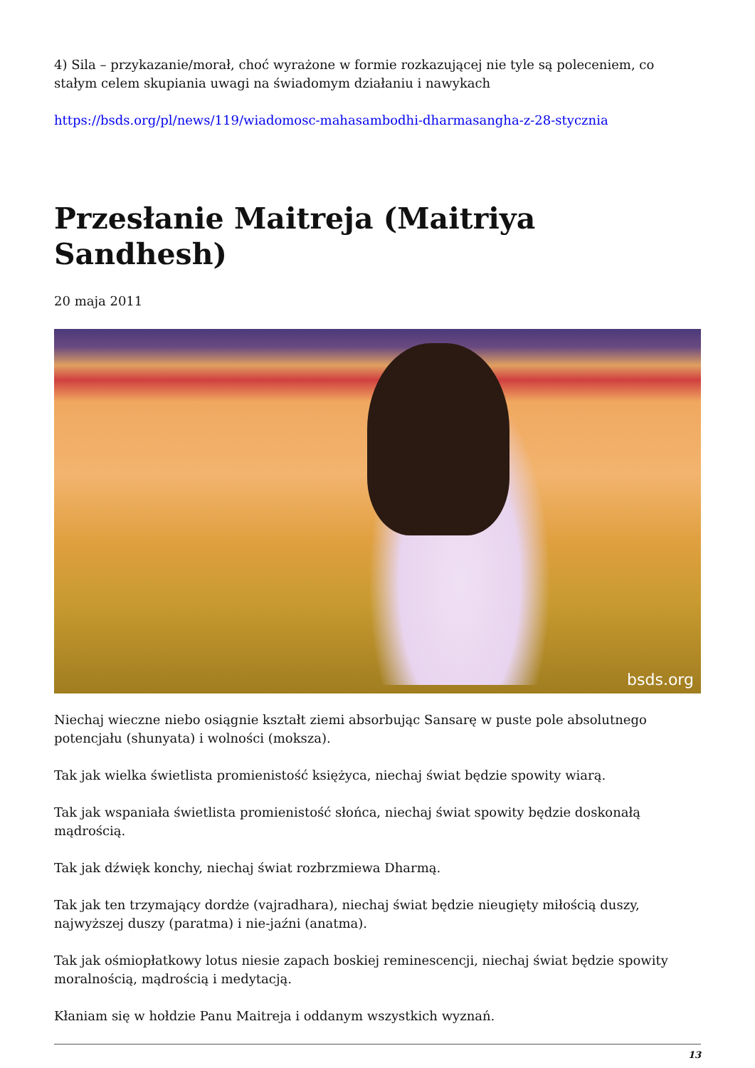4) Sila – przykazanie/morał, choć wyrażone w formie rozkazującej nie tyle są poleceniem, co stałym celem skupiania uwagi na świadomym działaniu i nawykach
https://bsds.org/pl/news/119/wiadomosc-mahasambodhi-dharmasangha-z-28-stycznia
Przesłanie Maitreja (Maitriya Sandhesh)
20 maja 2011
bsds.org
Niechaj wieczne niebo osiągnie kształt ziemi absorbując Sansarę w puste pole absolutnego potencjału (shunyata) i wolności (moksza).
Tak jak wielka świetlista promienistość księżyca, niechaj świat będzie spowity wiarą.
Tak jak wspaniała świetlista promienistość słońca, niechaj świat spowity będzie doskonałą mądrością.
Tak jak dźwięk konchy, niechaj świat rozbrzmiewa Dharmą.
Tak jak ten trzymający dordże (vajradhara), niechaj świat będzie nieugięty miłością duszy, najwyższej duszy (paratma) i nie-jaźni (anatma).
Tak jak ośmiopłatkowy lotus niesie zapach boskiej reminescencji, niechaj świat będzie spowity moralnością, mądrością i medytacją.
Kłaniam się w hołdzie Panu Maitreja i oddanym wszystkich wyznań.
13